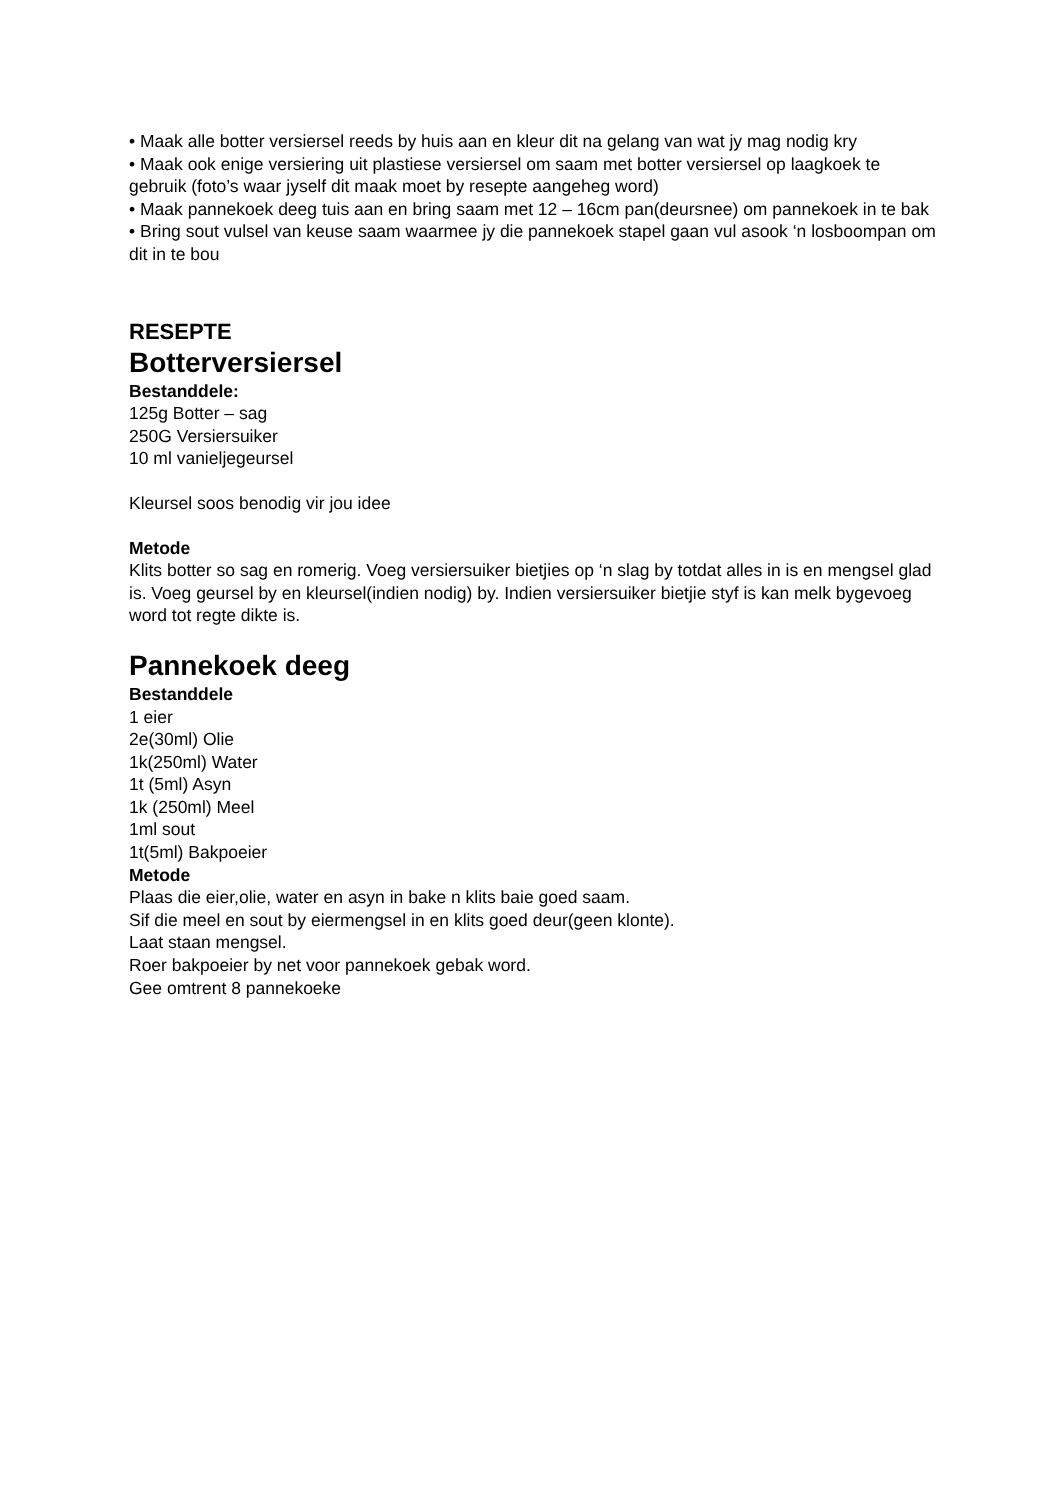• Maak alle botter versiersel reeds by huis aan en kleur dit na gelang van wat jy mag nodig kry
• Maak ook enige versiering uit plastiese versiersel om saam met botter versiersel op laagkoek te gebruik (foto’s waar jyself dit maak moet by resepte aangeheg word)
• Maak pannekoek deeg tuis aan en bring saam met 12 – 16cm pan(deursnee) om pannekoek in te bak
• Bring sout vulsel van keuse saam waarmee jy die pannekoek stapel gaan vul asook ‘n losboompan om dit in te bou
RESEPTE
Botterversiersel
Bestanddele:
125g Botter – sag
250G Versiersuiker
10 ml vanieljegeursel
Kleursel soos benodig vir jou idee
Metode
Klits botter so sag en romerig. Voeg versiersuiker bietjies op ‘n slag by totdat alles in is en mengsel glad is. Voeg geursel by en kleursel(indien nodig) by. Indien versiersuiker bietjie styf is kan melk bygevoeg word tot regte dikte is.
Pannekoek deeg
Bestanddele
1 eier
2e(30ml) Olie
1k(250ml) Water
1t (5ml) Asyn
1k (250ml) Meel
1ml sout
1t(5ml) Bakpoeier
Metode
Plaas die eier,olie, water en asyn in bake n klits baie goed saam.
Sif die meel en sout by eiermengsel in en klits goed deur(geen klonte).
Laat staan mengsel.
Roer bakpoeier by net voor pannekoek gebak word.
Gee omtrent 8 pannekoeke